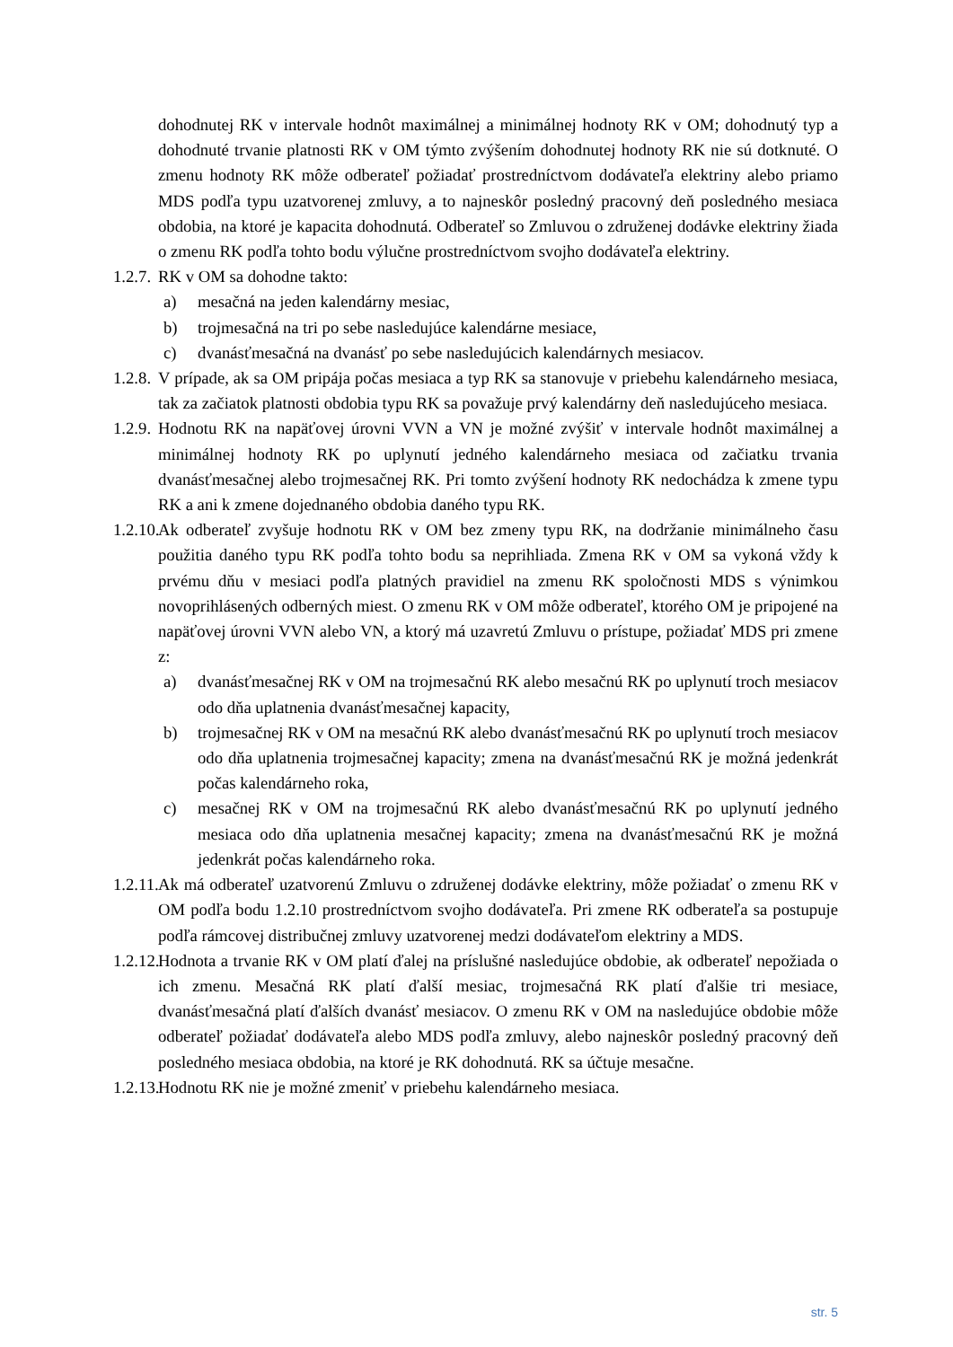dohodnutej RK v intervale hodnôt maximálnej a minimálnej hodnoty RK v OM; dohodnutý typ a dohodnuté trvanie platnosti RK v OM týmto zvýšením dohodnutej hodnoty RK nie sú dotknuté. O zmenu hodnoty RK môže odberateľ požiadať prostredníctvom dodávateľa elektriny alebo priamo MDS podľa typu uzatvorenej zmluvy, a to najneskôr posledný pracovný deň posledného mesiaca obdobia, na ktoré je kapacita dohodnutá. Odberateľ so Zmluvou o združenej dodávke elektriny žiada o zmenu RK podľa tohto bodu výlučne prostredníctvom svojho dodávateľa elektriny.
1.2.7.
RK v OM sa dohodne takto:
a) mesačná na jeden kalendárny mesiac,
b) trojmesačná na tri po sebe nasledujúce kalendárne mesiace,
c) dvanásťmesačná na dvanásť po sebe nasledujúcich kalendárnych mesiacov.
1.2.8.
V prípade, ak sa OM pripája počas mesiaca a typ RK sa stanovuje v priebehu kalendárneho mesiaca, tak za začiatok platnosti obdobia typu RK sa považuje prvý kalendárny deň nasledujúceho mesiaca.
1.2.9.
Hodnotu RK na napäťovej úrovni VVN a VN je možné zvýšiť v intervale hodnôt maximálnej a minimálnej hodnoty RK po uplynutí jedného kalendárneho mesiaca od začiatku trvania dvanásťmesačnej alebo trojmesačnej RK. Pri tomto zvýšení hodnoty RK nedochádza k zmene typu RK a ani k zmene dojednaného obdobia daného typu RK.
1.2.10.
Ak odberateľ zvyšuje hodnotu RK v OM bez zmeny typu RK, na dodržanie minimálneho času použitia daného typu RK podľa tohto bodu sa neprihliada. Zmena RK v OM sa vykoná vždy k prvému dňu v mesiaci podľa platných pravidiel na zmenu RK spoločnosti MDS s výnimkou novoprihlásených odberných miest. O zmenu RK v OM môže odberateľ, ktorého OM je pripojené na napäťovej úrovni VVN alebo VN, a ktorý má uzavretú Zmluvu o prístupe, požiadať MDS pri zmene z:
a) dvanásťmesačnej RK v OM na trojmesačnú RK alebo mesačnú RK po uplynutí troch mesiacov odo dňa uplatnenia dvanásťmesačnej kapacity,
b) trojmesačnej RK v OM na mesačnú RK alebo dvanásťmesačnú RK po uplynutí troch mesiacov odo dňa uplatnenia trojmesačnej kapacity; zmena na dvanásťmesačnú RK je možná jedenkrát počas kalendárneho roka,
c) mesačnej RK v OM na trojmesačnú RK alebo dvanásťmesačnú RK po uplynutí jedného mesiaca odo dňa uplatnenia mesačnej kapacity; zmena na dvanásťmesačnú RK je možná jedenkrát počas kalendárneho roka.
1.2.11.
Ak má odberateľ uzatvorenú Zmluvu o združenej dodávke elektriny, môže požiadať o zmenu RK v OM podľa bodu 1.2.10 prostredníctvom svojho dodávateľa. Pri zmene RK odberateľa sa postupuje podľa rámcovej distribučnej zmluvy uzatvorenej medzi dodávateľom elektriny a MDS.
1.2.12.
Hodnota a trvanie RK v OM platí ďalej na príslušné nasledujúce obdobie, ak odberateľ nepožiada o ich zmenu. Mesačná RK platí ďalší mesiac, trojmesačná RK platí ďalšie tri mesiace, dvanásťmesačná platí ďalších dvanásť mesiacov. O zmenu RK v OM na nasledujúce obdobie môže odberateľ požiadať dodávateľa alebo MDS podľa zmluvy, alebo najneskôr posledný pracovný deň posledného mesiaca obdobia, na ktoré je RK dohodnutá. RK sa účtuje mesačne.
1.2.13.
Hodnotu RK nie je možné zmeniť v priebehu kalendárneho mesiaca.
str. 5